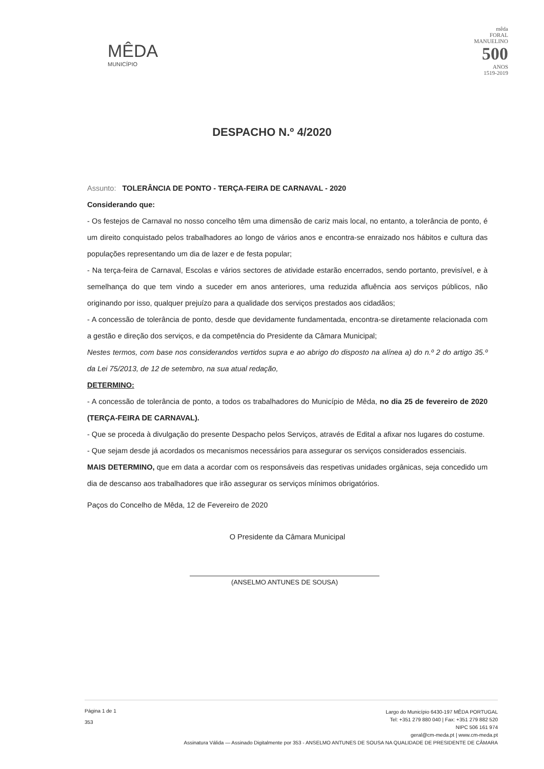MÊDA
MUNICÍPIO
mêda
FORAL
MANUELINO
500
ANOS
1519-2019
DESPACHO N.º 4/2020
Assunto: TOLERÂNCIA DE PONTO - TERÇA-FEIRA DE CARNAVAL - 2020
Considerando que:
- Os festejos de Carnaval no nosso concelho têm uma dimensão de cariz mais local, no entanto, a tolerância de ponto, é um direito conquistado pelos trabalhadores ao longo de vários anos e encontra-se enraizado nos hábitos e cultura das populações representando um dia de lazer e de festa popular;
- Na terça-feira de Carnaval, Escolas e vários sectores de atividade estarão encerrados, sendo portanto, previsível, e à semelhança do que tem vindo a suceder em anos anteriores, uma reduzida afluência aos serviços públicos, não originando por isso, qualquer prejuízo para a qualidade dos serviços prestados aos cidadãos;
- A concessão de tolerância de ponto, desde que devidamente fundamentada, encontra-se diretamente relacionada com a gestão e direção dos serviços, e da competência do Presidente da Câmara Municipal;
Nestes termos, com base nos considerandos vertidos supra e ao abrigo do disposto na alínea a) do n.º 2 do artigo 35.º da Lei 75/2013, de 12 de setembro, na sua atual redação,
DETERMINO:
- A concessão de tolerância de ponto, a todos os trabalhadores do Município de Mêda, no dia 25 de fevereiro de 2020 (TERÇA-FEIRA DE CARNAVAL).
- Que se proceda à divulgação do presente Despacho pelos Serviços, através de Edital a afixar nos lugares do costume.
- Que sejam desde já acordados os mecanismos necessários para assegurar os serviços considerados essenciais.
MAIS DETERMINO, que em data a acordar com os responsáveis das respetivas unidades orgânicas, seja concedido um dia de descanso aos trabalhadores que irão assegurar os serviços mínimos obrigatórios.
Paços do Concelho de Mêda, 12 de Fevereiro de 2020
O Presidente da Câmara Municipal
(ANSELMO ANTUNES DE SOUSA)
Página 1 de 1
353
Largo do Município 6430-197 MÊDA PORTUGAL
Tel: +351 279 880 040 | Fax: +351 279 882 520
NIPC 506 161 974
geral@cm-meda.pt | www.cm-meda.pt
Assinatura Válida — Assinado Digitalmente por 353 - ANSELMO ANTUNES DE SOUSA NA QUALIDADE DE PRESIDENTE DE CÂMARA